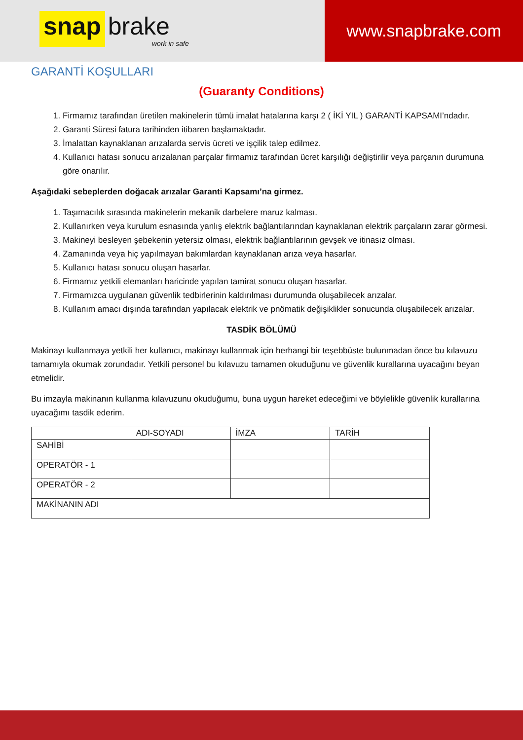snap brake
work in safe
www.snapbrake.com
GARANTİ KOŞULLARI
(Guaranty Conditions)
1. Firmamız tarafından üretilen makinelerin tümü imalat hatalarına karşı 2 ( İKİ YIL ) GARANTİ KAPSAMI’ndadır.
2. Garanti Süresi fatura tarihinden itibaren başlamaktadır.
3. İmalattan kaynaklanan arızalarda servis ücreti ve işçilik talep edilmez.
4. Kullanıcı hatası sonucu arızalanan parçalar firmamız tarafından ücret karşılığı değiştirilir veya parçanın durumuna göre onarılır.
Aşağıdaki sebeplerden doğacak arızalar Garanti Kapsamı’na girmez.
1. Taşımacılık sırasında makinelerin mekanik darbelere maruz kalması.
2. Kullanırken veya kurulum esnasında yanlış elektrik bağlantılarından kaynaklanan elektrik parçaların zarar görmesi.
3. Makineyi besleyen şebekenin yetersiz olması, elektrik bağlantılarının gevşek ve itinasız olması.
4. Zamanında veya hiç yapılmayan bakımlardan kaynaklanan arıza veya hasarlar.
5. Kullanıcı hatası sonucu oluşan hasarlar.
6. Firmamız yetkili elemanları haricinde yapılan tamirat sonucu oluşan hasarlar.
7. Firmamızca uygulanan güvenlik tedbirlerinin kaldırılması durumunda oluşabilecek arızalar.
8. Kullanım amacı dışında tarafından yapılacak elektrik ve pnömatik değişiklikler sonucunda oluşabilecek arızalar.
TASDİK BÖLÜMÜ
Makinayı kullanmaya yetkili her kullanıcı, makinayı kullanmak için herhangi bir teşebbüste bulunmadan önce bu kılavuzu tamamıyla okumak zorundadır. Yetkili personel bu kılavuzu tamamen okuduğunu ve güvenlik kurallarına uyacağını beyan etmelidir.
Bu imzayla makinanın kullanma kılavuzunu okuduğumu, buna uygun hareket edeceğimi ve böylelikle güvenlik kurallarına uyacağımı tasdik ederim.
| | ADI-SOYADI | İMZA | TARİH |
| --- | --- | --- | --- |
| SAHİBİ | | | |
| OPERATÖR - 1 | | | |
| OPERATÖR - 2 | | | |
| MAKİNANIN ADI | | | |